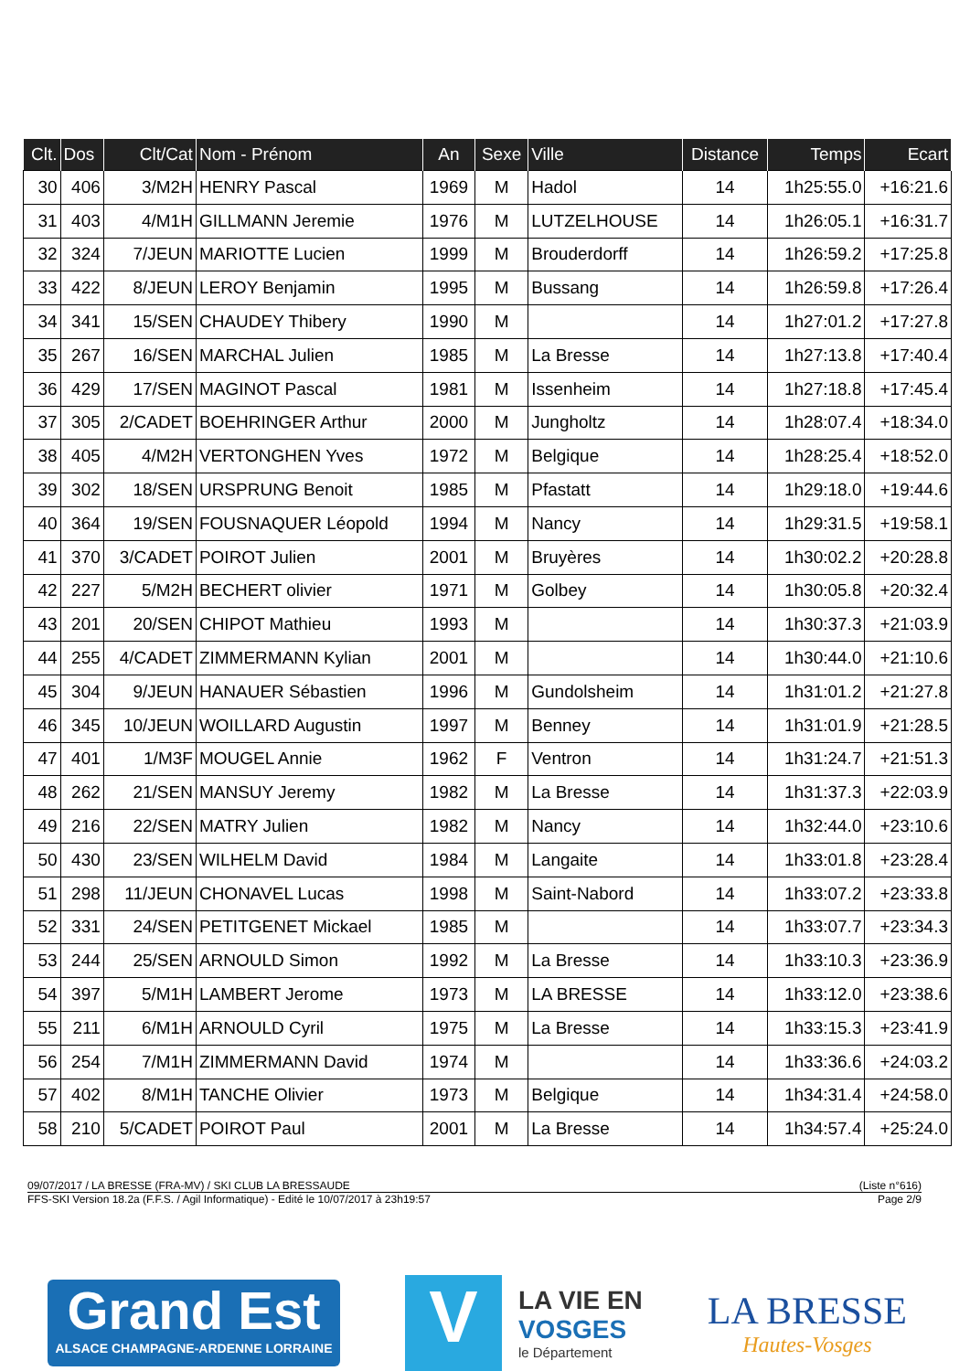| Clt. | Dos | Clt/Cat | Nom - Prénom | An | Sexe | Ville | Distance | Temps | Ecart |
| --- | --- | --- | --- | --- | --- | --- | --- | --- | --- |
| 30 | 406 | 3/M2H | HENRY Pascal | 1969 | M | Hadol | 14 | 1h25:55.0 | +16:21.6 |
| 31 | 403 | 4/M1H | GILLMANN Jeremie | 1976 | M | LUTZELHOUSE | 14 | 1h26:05.1 | +16:31.7 |
| 32 | 324 | 7/JEUN | MARIOTTE Lucien | 1999 | M | Brouderdorff | 14 | 1h26:59.2 | +17:25.8 |
| 33 | 422 | 8/JEUN | LEROY Benjamin | 1995 | M | Bussang | 14 | 1h26:59.8 | +17:26.4 |
| 34 | 341 | 15/SEN | CHAUDEY Thibery | 1990 | M | | 14 | 1h27:01.2 | +17:27.8 |
| 35 | 267 | 16/SEN | MARCHAL Julien | 1985 | M | La Bresse | 14 | 1h27:13.8 | +17:40.4 |
| 36 | 429 | 17/SEN | MAGINOT Pascal | 1981 | M | Issenheim | 14 | 1h27:18.8 | +17:45.4 |
| 37 | 305 | 2/CADET | BOEHRINGER Arthur | 2000 | M | Jungholtz | 14 | 1h28:07.4 | +18:34.0 |
| 38 | 405 | 4/M2H | VERTONGHEN Yves | 1972 | M | Belgique | 14 | 1h28:25.4 | +18:52.0 |
| 39 | 302 | 18/SEN | URSPRUNG Benoit | 1985 | M | Pfastatt | 14 | 1h29:18.0 | +19:44.6 |
| 40 | 364 | 19/SEN | FOUSNAQUER Léopold | 1994 | M | Nancy | 14 | 1h29:31.5 | +19:58.1 |
| 41 | 370 | 3/CADET | POIROT Julien | 2001 | M | Bruyères | 14 | 1h30:02.2 | +20:28.8 |
| 42 | 227 | 5/M2H | BECHERT olivier | 1971 | M | Golbey | 14 | 1h30:05.8 | +20:32.4 |
| 43 | 201 | 20/SEN | CHIPOT Mathieu | 1993 | M | | 14 | 1h30:37.3 | +21:03.9 |
| 44 | 255 | 4/CADET | ZIMMERMANN Kylian | 2001 | M | | 14 | 1h30:44.0 | +21:10.6 |
| 45 | 304 | 9/JEUN | HANAUER Sébastien | 1996 | M | Gundolsheim | 14 | 1h31:01.2 | +21:27.8 |
| 46 | 345 | 10/JEUN | WOILLARD Augustin | 1997 | M | Benney | 14 | 1h31:01.9 | +21:28.5 |
| 47 | 401 | 1/M3F | MOUGEL Annie | 1962 | F | Ventron | 14 | 1h31:24.7 | +21:51.3 |
| 48 | 262 | 21/SEN | MANSUY Jeremy | 1982 | M | La Bresse | 14 | 1h31:37.3 | +22:03.9 |
| 49 | 216 | 22/SEN | MATRY Julien | 1982 | M | Nancy | 14 | 1h32:44.0 | +23:10.6 |
| 50 | 430 | 23/SEN | WILHELM David | 1984 | M | Langaite | 14 | 1h33:01.8 | +23:28.4 |
| 51 | 298 | 11/JEUN | CHONAVEL Lucas | 1998 | M | Saint-Nabord | 14 | 1h33:07.2 | +23:33.8 |
| 52 | 331 | 24/SEN | PETITGENET Mickael | 1985 | M | | 14 | 1h33:07.7 | +23:34.3 |
| 53 | 244 | 25/SEN | ARNOULD Simon | 1992 | M | La Bresse | 14 | 1h33:10.3 | +23:36.9 |
| 54 | 397 | 5/M1H | LAMBERT Jerome | 1973 | M | LA BRESSE | 14 | 1h33:12.0 | +23:38.6 |
| 55 | 211 | 6/M1H | ARNOULD Cyril | 1975 | M | La Bresse | 14 | 1h33:15.3 | +23:41.9 |
| 56 | 254 | 7/M1H | ZIMMERMANN David | 1974 | M | | 14 | 1h33:36.6 | +24:03.2 |
| 57 | 402 | 8/M1H | TANCHE Olivier | 1973 | M | Belgique | 14 | 1h34:31.4 | +24:58.0 |
| 58 | 210 | 5/CADET | POIROT Paul | 2001 | M | La Bresse | 14 | 1h34:57.4 | +25:24.0 |
09/07/2017 / LA BRESSE (FRA-MV) / SKI CLUB LA BRESSAUDE (Liste n°616)
FFS-SKI Version 18.2a (F.F.S. / Agil Informatique) - Edité le 10/07/2017 à 23h19:57 Page 2/9
Grand Est
ALSACE CHAMPAGNE-ARDENNE LORRAINE
V
LA VIE EN
VOSGES
le Département
LA BRESSE
Hautes-Vosges